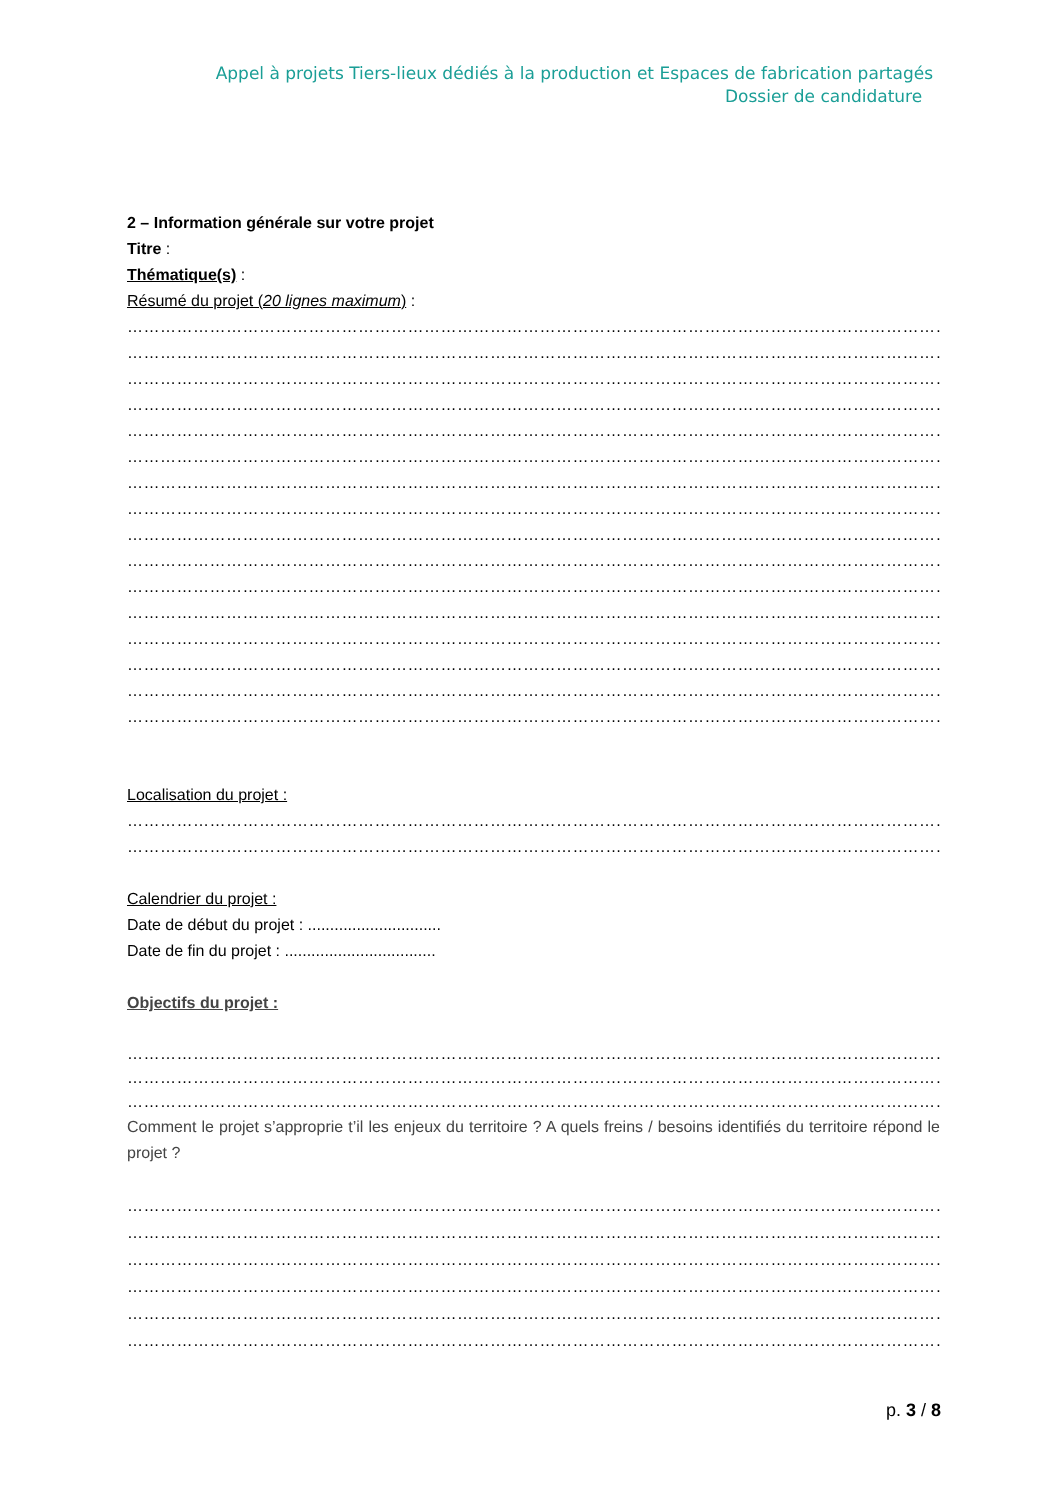Appel à projets Tiers-lieux dédiés à la production et Espaces de fabrication partagés
Dossier de candidature
2 – Information générale sur votre projet
Titre :
Thématique(s) :
Résumé du projet (20 lignes maximum) :
……………………………………………………………………………………………………………………………………………
……………………………………………………………………………………………………………………………………………
……………………………………………………………………………………………………………………………………………
……………………………………………………………………………………………………………………………………………
……………………………………………………………………………………………………………………………………………
……………………………………………………………………………………………………………………………………………
……………………………………………………………………………………………………………………………………………
……………………………………………………………………………………………………………………………………………
……………………………………………………………………………………………………………………………………………
……………………………………………………………………………………………………………………………………………
……………………………………………………………………………………………………………………………………………
……………………………………………………………………………………………………………………………………………
……………………………………………………………………………………………………………………………………………
……………………………………………………………………………………………………………………………………………
……………………………………………………………………………………………………………………………………………
……………………………………………………………………………………………………………………………………………
Localisation du projet :
……………………………………………………………………………………………………………………………………………
…………………………………………………………………………………………………………………………………………
Calendrier du projet :
Date de début du projet : ..............................
Date de fin du projet : ..................................
Objectifs du projet :
……………………………………………………………………………………………………………………………………………
……………………………………………………………………………………………………………………………………………
……………………………………………………………………………………………………………………………………………
Comment le projet s’approprie t’il les enjeux du territoire ? A quels freins / besoins identifiés du territoire répond le projet ?
……………………………………………………………………………………………………………………………………………
……………………………………………………………………………………………………………………………………………
……………………………………………………………………………………………………………………………………………
……………………………………………………………………………………………………………………………………………
……………………………………………………………………………………………………………………………………………
……………………………………………………………………………………………………………………………………………
p. 3 / 8